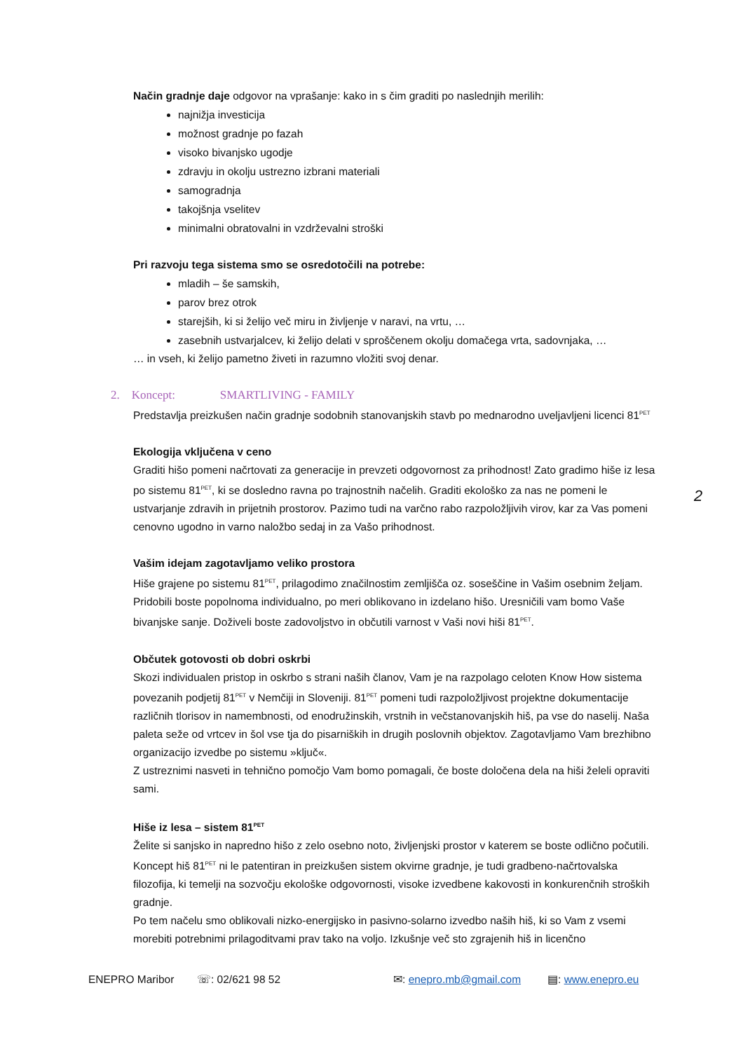Način gradnje daje odgovor na vprašanje: kako in s čim graditi po naslednjih merilih:
najnižja investicija
možnost gradnje po fazah
visoko bivanjsko ugodje
zdravju in okolju ustrezno izbrani materiali
samogradnja
takojšnja vselitev
minimalni obratovalni in vzdrževalni stroški
Pri razvoju tega sistema smo se osredotočili na potrebe:
mladih – še samskih,
parov brez otrok
starejših, ki si želijo več miru in življenje v naravi, na vrtu, …
zasebnih ustvarjalcev, ki želijo delati v sproščenem okolju domačega vrta, sadovnjaka, …
… in vseh, ki želijo pametno živeti in razumno vložiti svoj denar.
2. Koncept: SMARTLIVING - FAMILY
Predstavlja preizkušen način gradnje sodobnih stanovanjskih stavb po mednarodno uveljavljeni licenci 81<sup>PET</sup>
Ekologija vključena v ceno
Graditi hišo pomeni načrtovati za generacije in prevzeti odgovornost za prihodnost! Zato gradimo hiše iz lesa po sistemu 81<sup>PET</sup>, ki se dosledno ravna po trajnostnih načelih. Graditi ekološko za nas ne pomeni le ustvarjanje zdravih in prijetnih prostorov. Pazimo tudi na varčno rabo razpoložljivih virov, kar za Vas pomeni cenovno ugodno in varno naložbo sedaj in za Vašo prihodnost.
Vašim idejam zagotavljamo veliko prostora
Hiše grajene po sistemu 81<sup>PET</sup>, prilagodimo značilnostim zemljišča oz. soseščine in Vašim osebnim željam. Pridobili boste popolnoma individualno, po meri oblikovano in izdelano hišo. Uresničili vam bomo Vaše bivanjske sanje. Doživeli boste zadovoljstvo in občutili varnost v Vaši novi hiši 81<sup>PET</sup>.
Občutek gotovosti ob dobri oskrbi
Skozi individualen pristop in oskrbo s strani naših članov, Vam je na razpolago celoten Know How sistema povezanih podjetij 81<sup>PET</sup> v Nemčiji in Sloveniji. 81<sup>PET</sup> pomeni tudi razpoložljivost projektne dokumentacije različnih tlorisov in namembnosti, od enodružinskih, vrstnih in večstanovanjskih hiš, pa vse do naselij. Naša paleta seže od vrtcev in šol vse tja do pisarniških in drugih poslovnih objektov. Zagotavljamo Vam brezhibno organizacijo izvedbe po sistemu »ključ«.
Z ustreznimi nasveti in tehnično pomočjo Vam bomo pomagali, če boste določena dela na hiši želeli opraviti sami.
Hiše iz lesa – sistem 81<sup>PET</sup>
Želite si sanjsko in napredno hišo z zelo osebno noto, življenjski prostor v katerem se boste odlično počutili. Koncept hiš 81<sup>PET</sup> ni le patentiran in preizkušen sistem okvirne gradnje, je tudi gradbeno-načrtovalska filozofija, ki temelji na sozvočju ekološke odgovornosti, visoke izvedbene kakovosti in konkurenčnih stroških gradnje.
Po tem načelu smo oblikovali nizko-energijsko in pasivno-solarno izvedbo naših hiš, ki so Vam z vsemi morebiti potrebnimi prilagoditvami prav tako na voljo. Izkušnje več sto zgrajenih hiš in licenčno
2
ENEPRO Maribor ☏: 02/621 98 52 ✉: enepro.mb@gmail.com ▤: www.enepro.eu